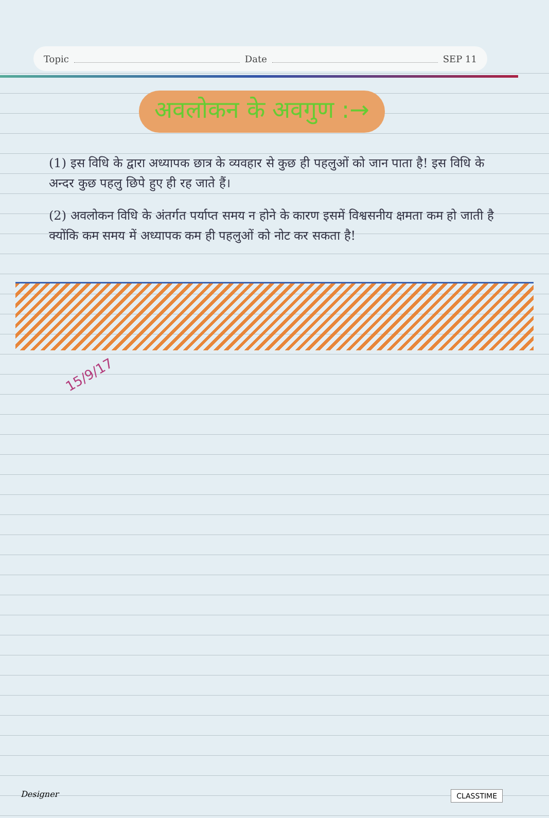Topic Date SEP 11
अवलोकन के अवगुण :→
(1) इस विधि के द्वारा अध्यापक छात्र के व्यवहार से कुछ ही पहलुओं को जान पाता है! इस विधि के अन्दर कुछ पहलु छिपे हुए ही रह जाते हैं।
(2) अवलोकन विधि के अंतर्गत पर्याप्त समय न होने के कारण इसमें विश्वसनीय क्षमता कम हो जाती है क्योंकि कम समय में अध्यापक कम ही पहलुओं को नोट कर सकता है!
15/9/17
Designer CLASSTIME